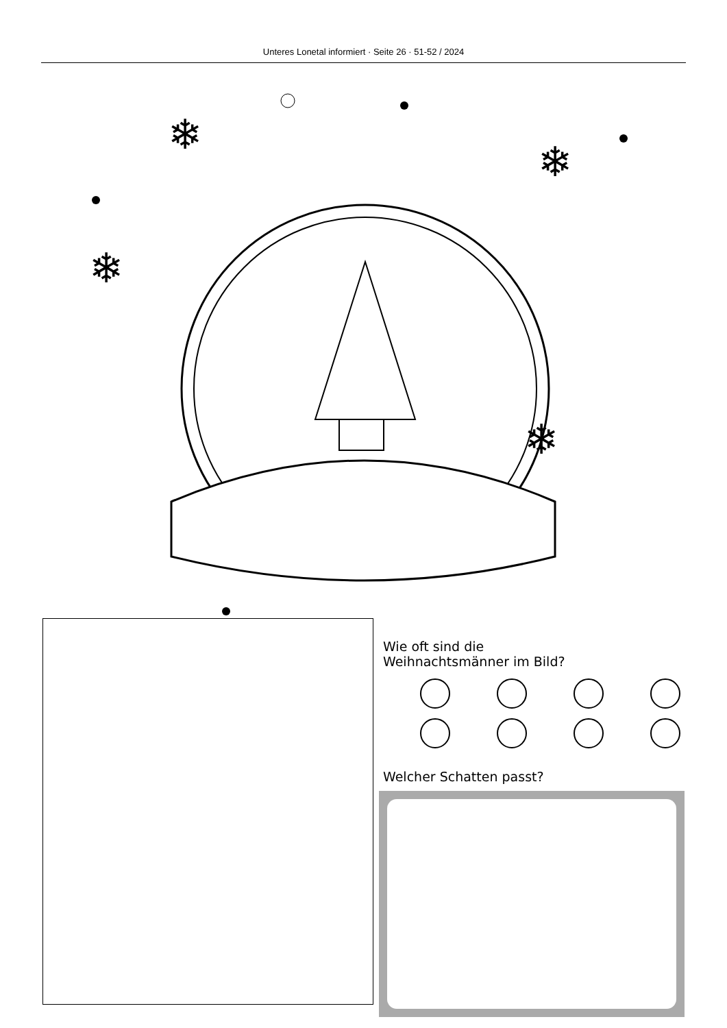Unteres Lonetal informiert · Seite 26 · 51-52 / 2024
❄
❄
❄
❄
Wie oft sind die
Weihnachtsmänner im Bild?
Welcher Schatten passt?